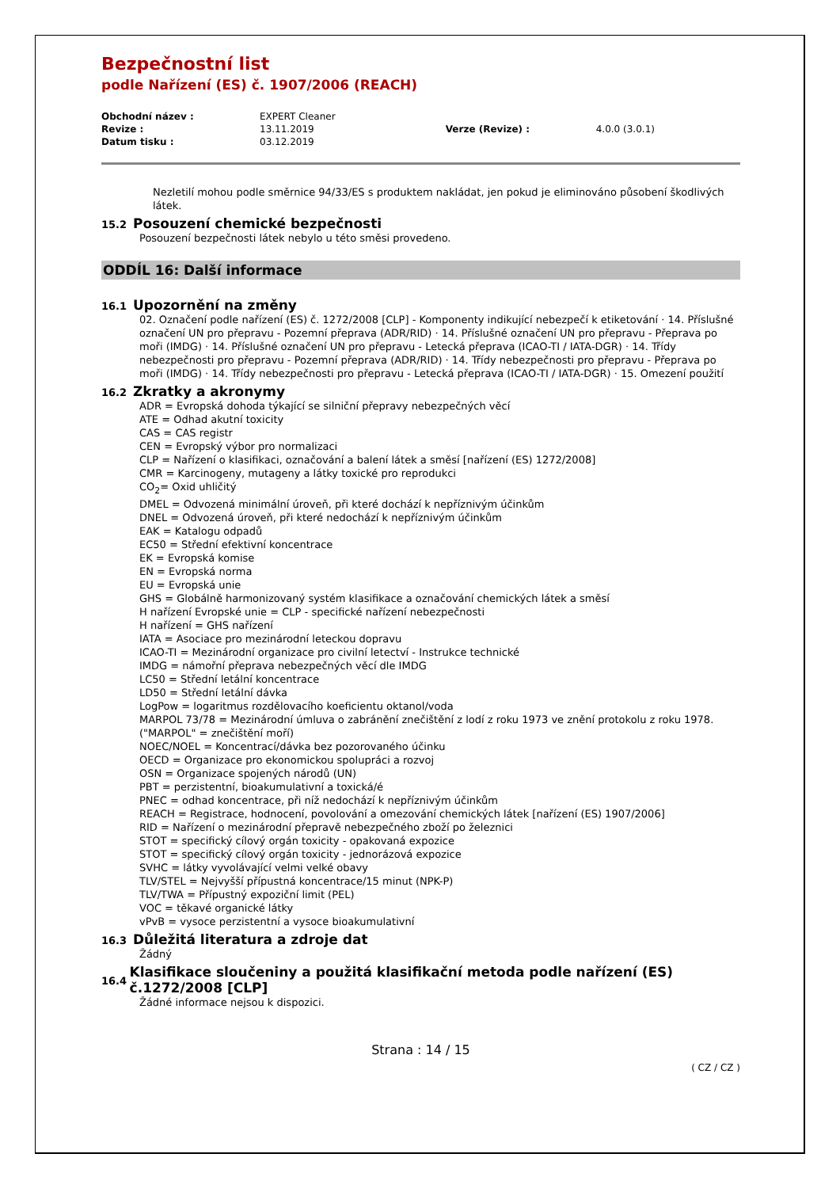Bezpečnostní list
podle Nařízení (ES) č. 1907/2006 (REACH)
| Obchodní název : | EXPERT Cleaner | | |
| Revize : | 13.11.2019 | Verze (Revize) : | 4.0.0 (3.0.1) |
| Datum tisku : | 03.12.2019 | | |
Nezletilí mohou podle směrnice 94/33/ES s produktem nakládat, jen pokud je eliminováno působení škodlivých látek.
15.2 Posouzení chemické bezpečnosti
Posouzení bezpečnosti látek nebylo u této směsi provedeno.
ODDÍL 16: Další informace
16.1 Upozornění na změny
02. Označení podle nařízení (ES) č. 1272/2008 [CLP] - Komponenty indikující nebezpečí k etiketování · 14. Příslušné označení UN pro přepravu - Pozemní přeprava (ADR/RID) · 14. Příslušné označení UN pro přepravu - Přeprava po moři (IMDG) · 14. Příslušné označení UN pro přepravu - Letecká přeprava (ICAO-TI / IATA-DGR) · 14. Třídy nebezpečnosti pro přepravu - Pozemní přeprava (ADR/RID) · 14. Třídy nebezpečnosti pro přepravu - Přeprava po moři (IMDG) · 14. Třídy nebezpečnosti pro přepravu - Letecká přeprava (ICAO-TI / IATA-DGR) · 15. Omezení použití
16.2 Zkratky a akronymy
ADR = Evropská dohoda týkající se silniční přepravy nebezpečných věcí
ATE = Odhad akutní toxicity
CAS = CAS registr
CEN = Evropský výbor pro normalizaci
CLP = Nařízení o klasifikaci, označování a balení látek a směsí [nařízení (ES) 1272/2008]
CMR = Karcinogeny, mutageny a látky toxické pro reprodukci
CO<sub>2</sub>= Oxid uhličitý
DMEL = Odvozená minimální úroveň, při které dochází k nepříznivým účinkům
DNEL = Odvozená úroveň, při které nedochází k nepříznivým účinkům
EAK = Katalogu odpadů
EC50 = Střední efektivní koncentrace
EK = Evropská komise
EN = Evropská norma
EU = Evropská unie
GHS = Globálně harmonizovaný systém klasifikace a označování chemických látek a směsí
H nařízení Evropské unie = CLP - specifické nařízení nebezpečnosti
H nařízení = GHS nařízení
IATA = Asociace pro mezinárodní leteckou dopravu
ICAO-TI = Mezinárodní organizace pro civilní letectví - Instrukce technické
IMDG = námořní přeprava nebezpečných věcí dle IMDG
LC50 = Střední letální koncentrace
LD50 = Střední letální dávka
LogPow = logaritmus rozdělovacího koeficientu oktanol/voda
MARPOL 73/78 = Mezinárodní úmluva o zabránění znečištění z lodí z roku 1973 ve znění protokolu z roku 1978. ("MARPOL" = znečištění moří)
NOEC/NOEL = Koncentrací/dávka bez pozorovaného účinku
OECD = Organizace pro ekonomickou spolupráci a rozvoj
OSN = Organizace spojených národů (UN)
PBT = perzistentní, bioakumulativní a toxická/é
PNEC = odhad koncentrace, při níž nedochází k nepříznivým účinkům
REACH = Registrace, hodnocení, povolování a omezování chemických látek [nařízení (ES) 1907/2006]
RID = Nařízení o mezinárodní přepravě nebezpečného zboží po železnici
STOT = specifický cílový orgán toxicity - opakovaná expozice
STOT = specifický cílový orgán toxicity - jednorázová expozice
SVHC = látky vyvolávající velmi velké obavy
TLV/STEL = Nejvyšší přípustná koncentrace/15 minut (NPK-P)
TLV/TWA = Přípustný expoziční limit (PEL)
VOC = těkavé organické látky
vPvB = vysoce perzistentní a vysoce bioakumulativní
16.3 Důležitá literatura a zdroje dat
Žádný
16.4 Klasifikace sloučeniny a použitá klasifikační metoda podle nařízení (ES) č.1272/2008 [CLP]
Žádné informace nejsou k dispozici.
Strana : 14 / 15
( CZ / CZ )